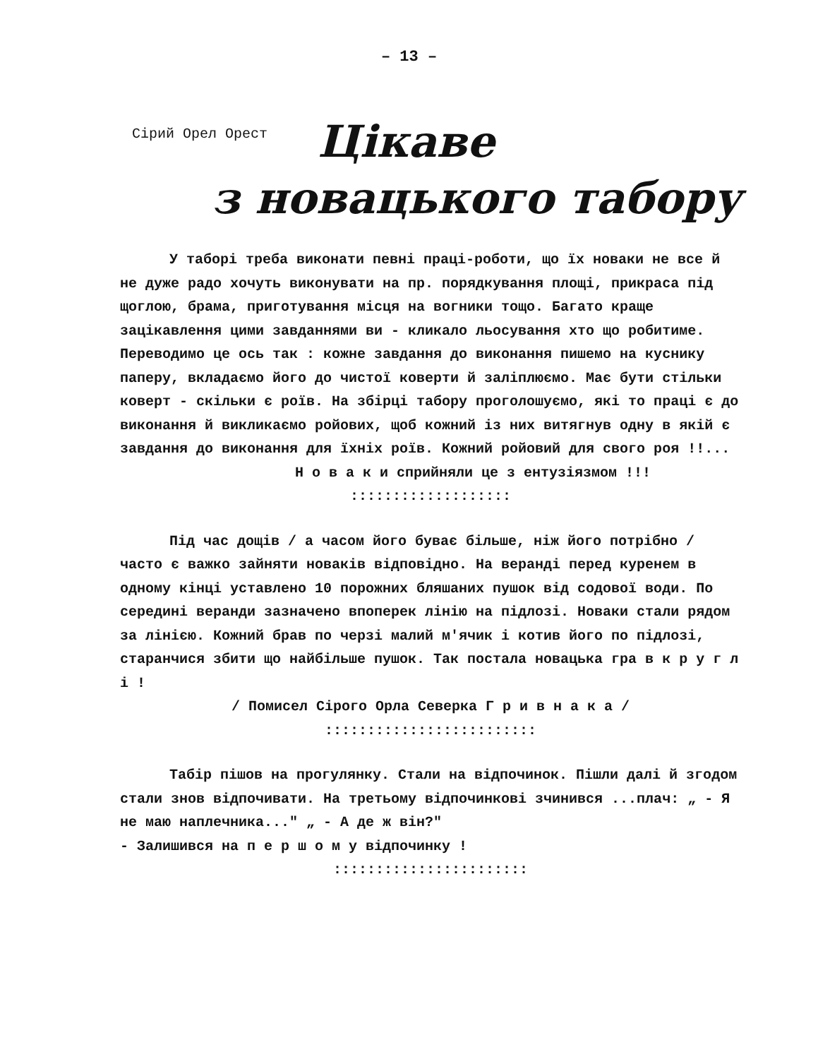– 13 –
Сірий Орел Орест
Цікаве
з новацького табору
У таборі треба виконати певні праці-роботи, що їх новаки не все й не дуже радо хочуть виконувати на пр. порядкування площі, прикраса під щоглою, брама, приготування місця на вогники тощо. Багато краще зацікавлення цими завданнями ви - кликало льосування хто що робитиме. Переводимо це ось так : кожне завдання до виконання пишемо на куснику паперу, вкладаємо його до чистої коверти й заліплюємо. Має бути стільки коверт - скільки є роїв. На збірці табору проголошуємо, які то праці є до виконання й викликаємо ройових, щоб кожний із них витягнув одну в якій є завдання до виконання для їхніх роїв. Кожний ройовий для свого роя !!...
Н о в а к и сприйняли це з ентузіязмом !!!
:::::::::::::::::::
Під час дощів / а часом його буває більше, ніж його потрібно / часто є важко зайняти новаків відповідно. На веранді перед куренем в одному кінці уставлено 10 порожних бляшаних пушок від содової води. По середині веранди зазначено впоперек лінію на підлозі. Новаки стали рядом за лінією. Кожний брав по черзі малий м'ячик і котив його по підлозі, старанчися збити що найбільше пушок. Так постала новацька гра в к р у г л і !
/ Помисел Сірого Орла Северка Г р и в н а к а /
:::::::::::::::::::::::::
Табір пішов на прогулянку. Стали на відпочинок. Пішли далі й згодом стали знов відпочивати. На третьому відпочинкові зчинився ...плач: „ - Я не маю наплечника..." „ - А де ж він?"
- Залишився на п е р ш о м у відпочинку !
:::::::::::::::::::::::